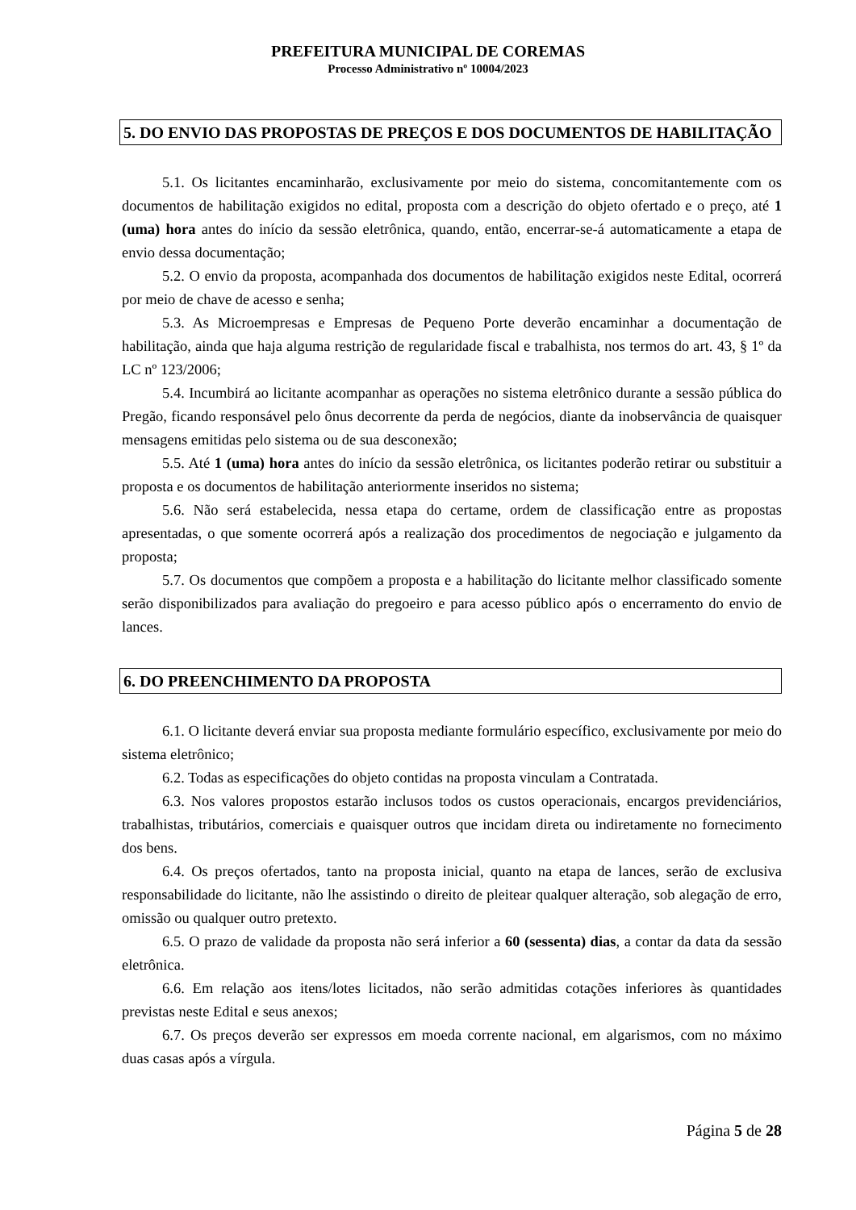PREFEITURA MUNICIPAL DE COREMAS
Processo Administrativo nº 10004/2023
5. DO ENVIO DAS PROPOSTAS DE PREÇOS E DOS DOCUMENTOS DE HABILITAÇÃO
5.1. Os licitantes encaminharão, exclusivamente por meio do sistema, concomitantemente com os documentos de habilitação exigidos no edital, proposta com a descrição do objeto ofertado e o preço, até 1 (uma) hora antes do início da sessão eletrônica, quando, então, encerrar-se-á automaticamente a etapa de envio dessa documentação;
5.2. O envio da proposta, acompanhada dos documentos de habilitação exigidos neste Edital, ocorrerá por meio de chave de acesso e senha;
5.3. As Microempresas e Empresas de Pequeno Porte deverão encaminhar a documentação de habilitação, ainda que haja alguma restrição de regularidade fiscal e trabalhista, nos termos do art. 43, § 1º da LC nº 123/2006;
5.4. Incumbirá ao licitante acompanhar as operações no sistema eletrônico durante a sessão pública do Pregão, ficando responsável pelo ônus decorrente da perda de negócios, diante da inobservância de quaisquer mensagens emitidas pelo sistema ou de sua desconexão;
5.5. Até 1 (uma) hora antes do início da sessão eletrônica, os licitantes poderão retirar ou substituir a proposta e os documentos de habilitação anteriormente inseridos no sistema;
5.6. Não será estabelecida, nessa etapa do certame, ordem de classificação entre as propostas apresentadas, o que somente ocorrerá após a realização dos procedimentos de negociação e julgamento da proposta;
5.7. Os documentos que compõem a proposta e a habilitação do licitante melhor classificado somente serão disponibilizados para avaliação do pregoeiro e para acesso público após o encerramento do envio de lances.
6. DO PREENCHIMENTO DA PROPOSTA
6.1. O licitante deverá enviar sua proposta mediante formulário específico, exclusivamente por meio do sistema eletrônico;
6.2. Todas as especificações do objeto contidas na proposta vinculam a Contratada.
6.3. Nos valores propostos estarão inclusos todos os custos operacionais, encargos previdenciários, trabalhistas, tributários, comerciais e quaisquer outros que incidam direta ou indiretamente no fornecimento dos bens.
6.4. Os preços ofertados, tanto na proposta inicial, quanto na etapa de lances, serão de exclusiva responsabilidade do licitante, não lhe assistindo o direito de pleitear qualquer alteração, sob alegação de erro, omissão ou qualquer outro pretexto.
6.5. O prazo de validade da proposta não será inferior a 60 (sessenta) dias, a contar da data da sessão eletrônica.
6.6. Em relação aos itens/lotes licitados, não serão admitidas cotações inferiores às quantidades previstas neste Edital e seus anexos;
6.7. Os preços deverão ser expressos em moeda corrente nacional, em algarismos, com no máximo duas casas após a vírgula.
Página 5 de 28